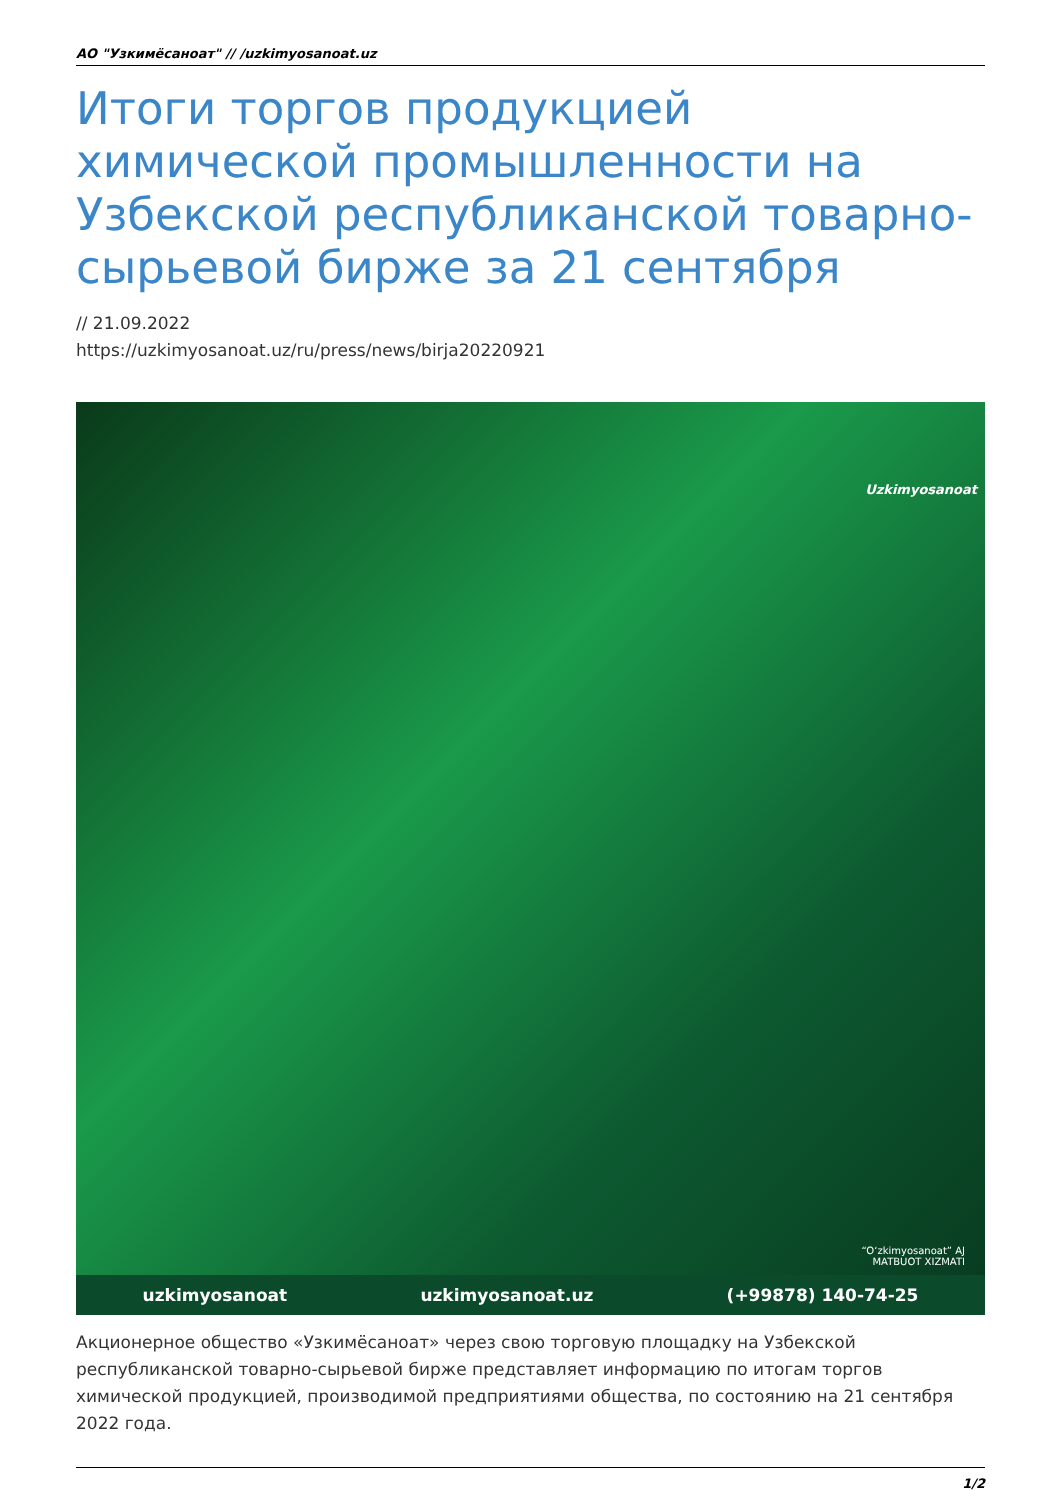АО "Узкимёсаноат" // /uzkimyosanoat.uz
Итоги торгов продукцией химической промышленности на Узбекской республиканской товарно-сырьевой бирже за 21 сентября
// 21.09.2022
https://uzkimyosanoat.uz/ru/press/news/birja20220921
Uzkimyosanoat
“O‘zkimyosanoat” AJ
MATBUOT XIZMATI
uzkimyosanoat uzkimyosanoat.uz (+99878) 140-74-25
Акционерное общество «Узкимёсаноат» через свою торговую площадку на Узбекской республиканской товарно-сырьевой бирже представляет информацию по итогам торгов химической продукцией, производимой предприятиями общества, по состоянию на 21 сентября 2022 года.
1/2